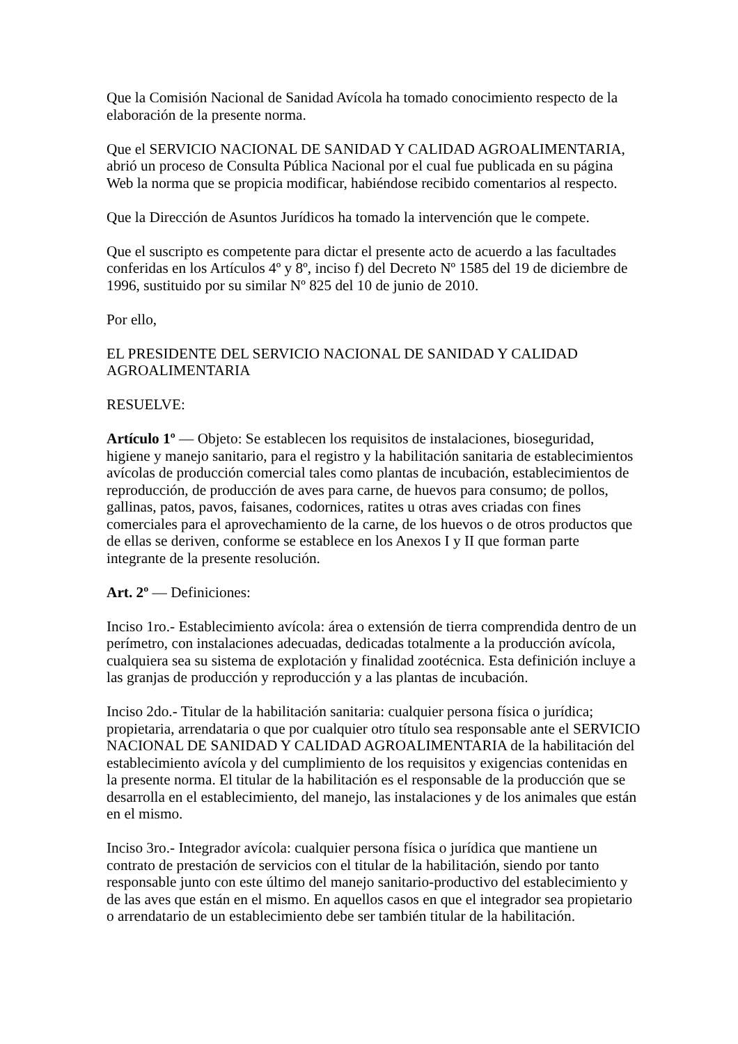Que la Comisión Nacional de Sanidad Avícola ha tomado conocimiento respecto de la elaboración de la presente norma.
Que el SERVICIO NACIONAL DE SANIDAD Y CALIDAD AGROALIMENTARIA, abrió un proceso de Consulta Pública Nacional por el cual fue publicada en su página Web la norma que se propicia modificar, habiéndose recibido comentarios al respecto.
Que la Dirección de Asuntos Jurídicos ha tomado la intervención que le compete.
Que el suscripto es competente para dictar el presente acto de acuerdo a las facultades conferidas en los Artículos 4º y 8º, inciso f) del Decreto Nº 1585 del 19 de diciembre de 1996, sustituido por su similar Nº 825 del 10 de junio de 2010.
Por ello,
EL PRESIDENTE DEL SERVICIO NACIONAL DE SANIDAD Y CALIDAD AGROALIMENTARIA
RESUELVE:
Artículo 1º — Objeto: Se establecen los requisitos de instalaciones, bioseguridad, higiene y manejo sanitario, para el registro y la habilitación sanitaria de establecimientos avícolas de producción comercial tales como plantas de incubación, establecimientos de reproducción, de producción de aves para carne, de huevos para consumo; de pollos, gallinas, patos, pavos, faisanes, codornices, ratites u otras aves criadas con fines comerciales para el aprovechamiento de la carne, de los huevos o de otros productos que de ellas se deriven, conforme se establece en los Anexos I y II que forman parte integrante de la presente resolución.
Art. 2º — Definiciones:
Inciso 1ro.- Establecimiento avícola: área o extensión de tierra comprendida dentro de un perímetro, con instalaciones adecuadas, dedicadas totalmente a la producción avícola, cualquiera sea su sistema de explotación y finalidad zootécnica. Esta definición incluye a las granjas de producción y reproducción y a las plantas de incubación.
Inciso 2do.- Titular de la habilitación sanitaria: cualquier persona física o jurídica; propietaria, arrendataria o que por cualquier otro título sea responsable ante el SERVICIO NACIONAL DE SANIDAD Y CALIDAD AGROALIMENTARIA de la habilitación del establecimiento avícola y del cumplimiento de los requisitos y exigencias contenidas en la presente norma. El titular de la habilitación es el responsable de la producción que se desarrolla en el establecimiento, del manejo, las instalaciones y de los animales que están en el mismo.
Inciso 3ro.- Integrador avícola: cualquier persona física o jurídica que mantiene un contrato de prestación de servicios con el titular de la habilitación, siendo por tanto responsable junto con este último del manejo sanitario-productivo del establecimiento y de las aves que están en el mismo. En aquellos casos en que el integrador sea propietario o arrendatario de un establecimiento debe ser también titular de la habilitación.